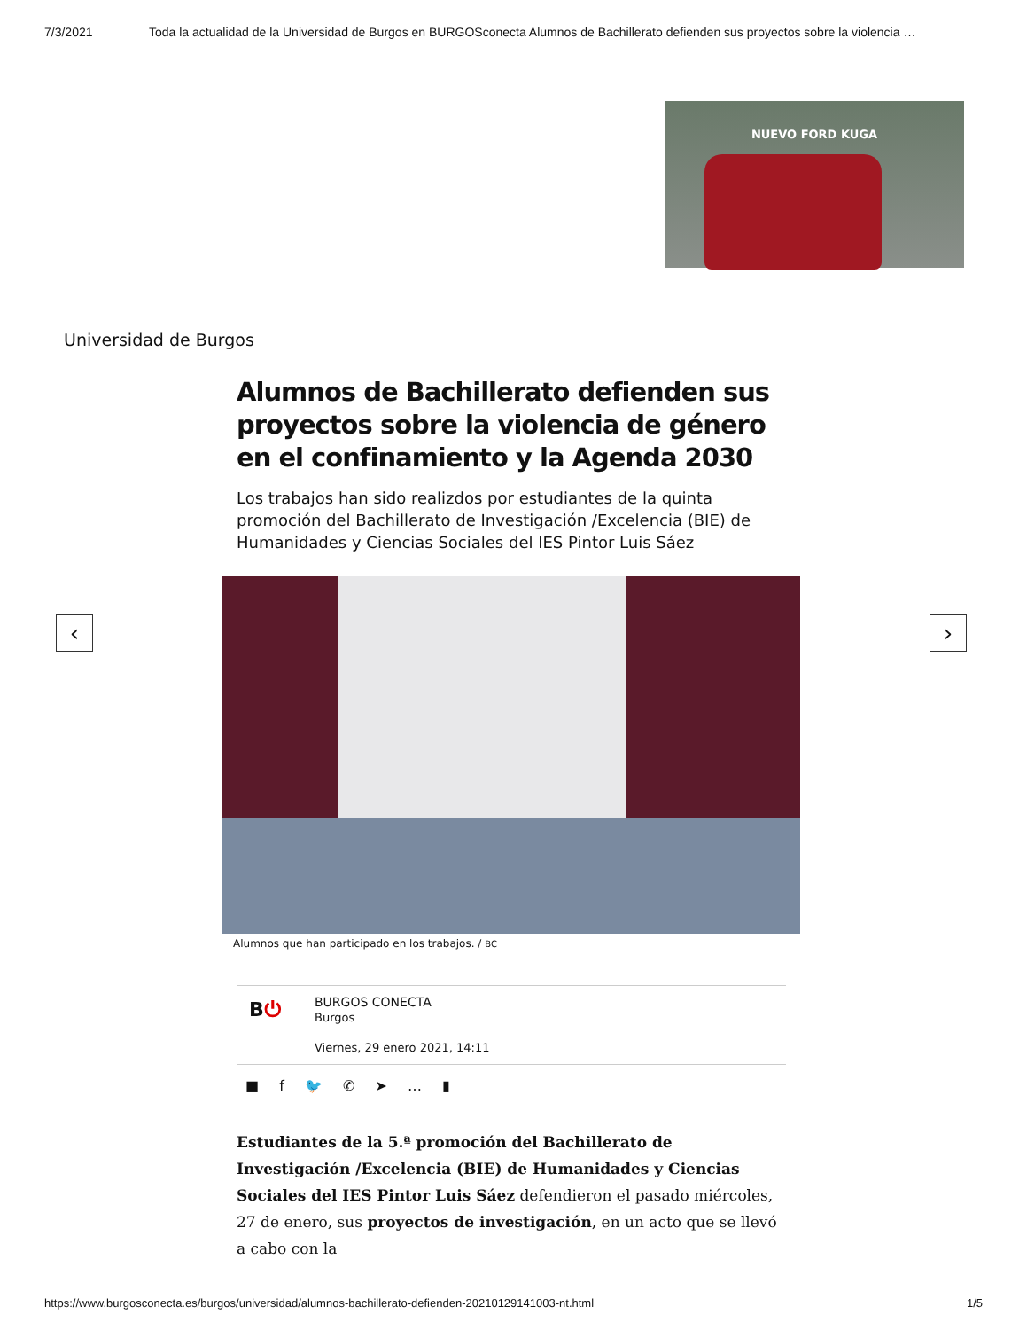7/3/2021 Toda la actualidad de la Universidad de Burgos en BURGOSconecta Alumnos de Bachillerato defienden sus proyectos sobre la violencia …
NUEVO FORD KUGA
Universidad de Burgos
Alumnos de Bachillerato defienden sus proyectos sobre la violencia de género en el confinamiento y la Agenda 2030
Los trabajos han sido realizdos por estudiantes de la quinta promoción del Bachillerato de Investigación /Excelencia (BIE) de Humanidades y Ciencias Sociales del IES Pintor Luis Sáez
‹ ›
Alumnos que han participado en los trabajos. / BC
B⏻
BURGOS CONECTA
Burgos
Viernes, 29 enero 2021, 14:11
■ f 🐦 ✆ ➤ … ▮
Estudiantes de la 5.ª promoción del Bachillerato de Investigación /Excelencia (BIE) de Humanidades y Ciencias Sociales del IES Pintor Luis Sáez defendieron el pasado miércoles, 27 de enero, sus proyectos de investigación, en un acto que se llevó a cabo con la
https://www.burgosconecta.es/burgos/universidad/alumnos-bachillerato-defienden-20210129141003-nt.html 1/5